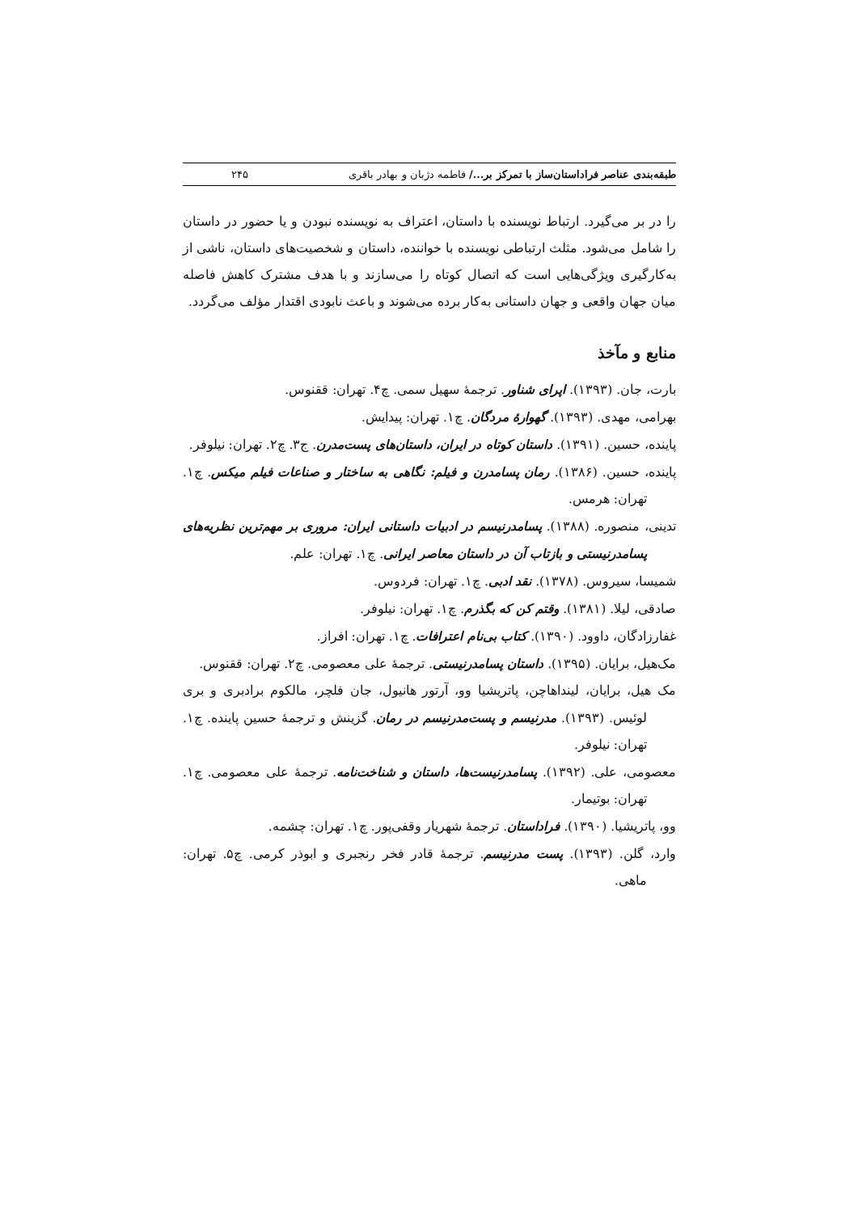طبقه‌بندی عناصر فراداستان‌ساز با تمرکز بر.../ فاطمه دژبان و بهادر باقری ۲۴۵
را در بر می‌گیرد. ارتباط نویسنده با داستان، اعتراف به نویسنده نبودن و یا حضور در داستان را شامل می‌شود. مثلث ارتباطی نویسنده با خواننده، داستان و شخصیت‌های داستان، ناشی از به‌کارگیری ویژگی‌هایی است که اتصال کوتاه را می‌سازند و با هدف مشترک کاهش فاصله میان جهان واقعی و جهان داستانی به‌کار برده می‌شوند و باعث نابودی اقتدار مؤلف می‌گردد.
منابع و مآخذ
بارت، جان. (۱۳۹۳). اپرای شناور. ترجمهٔ سهیل سمی. چ۴. تهران: ققنوس.
بهرامی، مهدی. (۱۳۹۳). گهوارهٔ مردگان. چ۱. تهران: پیدایش.
پاینده، حسین. (۱۳۹۱). داستان کوتاه در ایران، داستان‌های پست‌مدرن. ج۳. چ۲. تهران: نیلوفر.
پاینده، حسین. (۱۳۸۶). رمان پسامدرن و فیلم: نگاهی به ساختار و صناعات فیلم میکس. چ۱. تهران: هرمس.
تدینی، منصوره. (۱۳۸۸). پسامدرنیسم در ادبیات داستانی ایران: مروری بر مهم‌ترین نظریه‌های پسامدرنیستی و بازتاب آن در داستان معاصر ایرانی. چ۱. تهران: علم.
شمیسا، سیروس. (۱۳۷۸). نقد ادبی. چ۱. تهران: فردوس.
صادقی، لیلا. (۱۳۸۱). وقتم کن که بگذرم. چ۱. تهران: نیلوفر.
غفارزادگان، داوود. (۱۳۹۰). کتاب بی‌نام اعترافات. چ۱. تهران: افراز.
مک‌هیل، برایان. (۱۳۹۵). داستان پسامدرنیستی. ترجمهٔ علی معصومی. چ۲. تهران: ققنوس.
مک هیل، برایان، لینداهاچن، پاتریشیا وو، آرتور هانیول، جان فلچر، مالکوم برادبری و بری لوئیس. (۱۳۹۳). مدرنیسم و پست‌مدرنیسم در رمان. گزینش و ترجمهٔ حسین پاینده. چ۱. تهران: نیلوفر.
معصومی، علی. (۱۳۹۲). پسامدرنیست‌ها، داستان و شناخت‌نامه. ترجمهٔ علی معصومی. چ۱. تهران: بوتیمار.
وو، پاتریشیا. (۱۳۹۰). فراداستان. ترجمهٔ شهریار وقفی‌پور. چ۱. تهران: چشمه.
وارد، گلن. (۱۳۹۳). پست مدرنیسم. ترجمهٔ قادر فخر رنجبری و ابوذر کرمی. چ۵. تهران: ماهی.